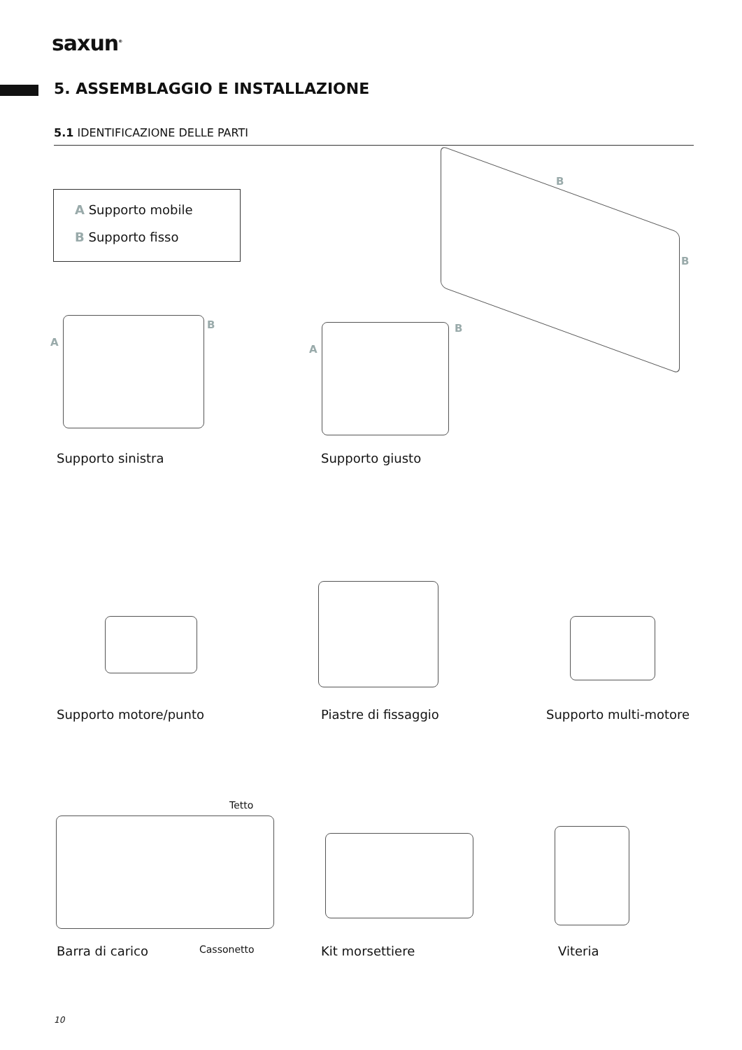saxun<sup>®</sup>
5. ASSEMBLAGGIO E INSTALLAZIONE
5.1 IDENTIFICAZIONE DELLE PARTI
A Supporto mobile
B Supporto fisso
B
B
A
B
A
B
Supporto sinistra Supporto giusto
Supporto motore/punto Piastre di fissaggio Supporto multi-motore
Tetto
Barra di carico Cassonetto Kit morsettiere Viteria
10